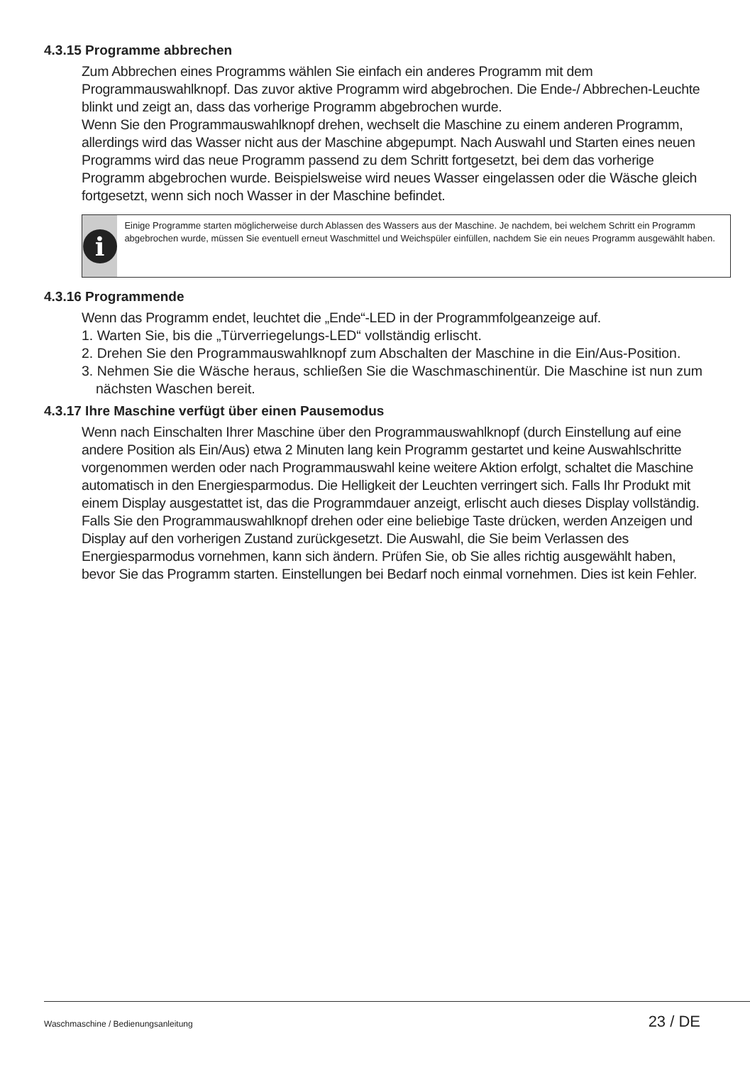4.3.15 Programme abbrechen
Zum Abbrechen eines Programms wählen Sie einfach ein anderes Programm mit dem Programmauswahlknopf. Das zuvor aktive Programm wird abgebrochen. Die Ende-/ Abbrechen-Leuchte blinkt und zeigt an, dass das vorherige Programm abgebrochen wurde.
Wenn Sie den Programmauswahlknopf drehen, wechselt die Maschine zu einem anderen Programm, allerdings wird das Wasser nicht aus der Maschine abgepumpt. Nach Auswahl und Starten eines neuen Programms wird das neue Programm passend zu dem Schritt fortgesetzt, bei dem das vorherige Programm abgebrochen wurde. Beispielsweise wird neues Wasser eingelassen oder die Wäsche gleich fortgesetzt, wenn sich noch Wasser in der Maschine befindet.
i
Einige Programme starten möglicherweise durch Ablassen des Wassers aus der Maschine. Je nachdem, bei welchem Schritt ein Programm abgebrochen wurde, müssen Sie eventuell erneut Waschmittel und Weichspüler einfüllen, nachdem Sie ein neues Programm ausgewählt haben.
4.3.16 Programmende
Wenn das Programm endet, leuchtet die „Ende“-LED in der Programmfolgeanzeige auf.
1. Warten Sie, bis die „Türverriegelungs-LED“ vollständig erlischt.
2. Drehen Sie den Programmauswahlknopf zum Abschalten der Maschine in die Ein/Aus-Position.
3. Nehmen Sie die Wäsche heraus, schließen Sie die Waschmaschinentür. Die Maschine ist nun zum nächsten Waschen bereit.
4.3.17 Ihre Maschine verfügt über einen Pausemodus
Wenn nach Einschalten Ihrer Maschine über den Programmauswahlknopf (durch Einstellung auf eine andere Position als Ein/Aus) etwa 2 Minuten lang kein Programm gestartet und keine Auswahlschritte vorgenommen werden oder nach Programmauswahl keine weitere Aktion erfolgt, schaltet die Maschine automatisch in den Energiesparmodus. Die Helligkeit der Leuchten verringert sich. Falls Ihr Produkt mit einem Display ausgestattet ist, das die Programmdauer anzeigt, erlischt auch dieses Display vollständig. Falls Sie den Programmauswahlknopf drehen oder eine beliebige Taste drücken, werden Anzeigen und Display auf den vorherigen Zustand zurückgesetzt. Die Auswahl, die Sie beim Verlassen des Energiesparmodus vornehmen, kann sich ändern. Prüfen Sie, ob Sie alles richtig ausgewählt haben, bevor Sie das Programm starten. Einstellungen bei Bedarf noch einmal vornehmen. Dies ist kein Fehler.
Waschmaschine / Bedienungsanleitung 23 / DE